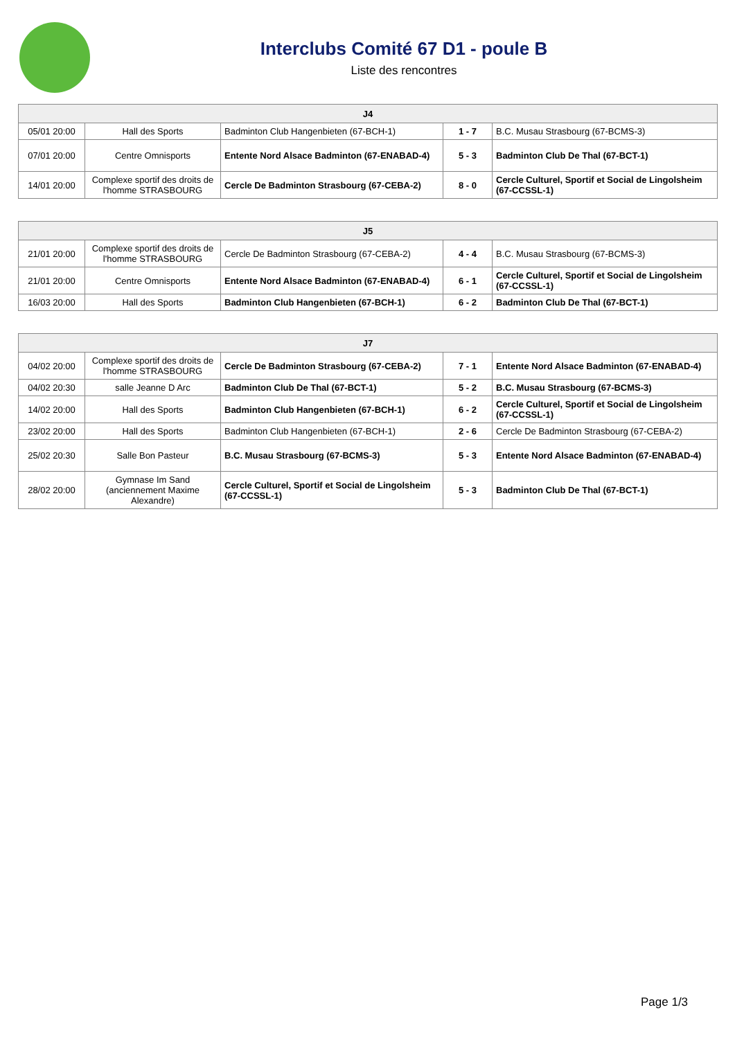Interclubs Comité 67 D1 - poule B
Liste des rencontres
| J4 | | | | |
| --- | --- | --- | --- | --- |
| 05/01 20:00 | Hall des Sports | Badminton Club Hangenbieten (67-BCH-1) | 1 - 7 | B.C. Musau Strasbourg (67-BCMS-3) |
| 07/01 20:00 | Centre Omnisports | Entente Nord Alsace Badminton (67-ENABAD-4) | 5 - 3 | Badminton Club De Thal (67-BCT-1) |
| 14/01 20:00 | Complexe sportif des droits de l'homme STRASBOURG | Cercle De Badminton Strasbourg (67-CEBA-2) | 8 - 0 | Cercle Culturel, Sportif et Social de Lingolsheim (67-CCSSL-1) |
| J5 | | | | |
| --- | --- | --- | --- | --- |
| 21/01 20:00 | Complexe sportif des droits de l'homme STRASBOURG | Cercle De Badminton Strasbourg (67-CEBA-2) | 4 - 4 | B.C. Musau Strasbourg (67-BCMS-3) |
| 21/01 20:00 | Centre Omnisports | Entente Nord Alsace Badminton (67-ENABAD-4) | 6 - 1 | Cercle Culturel, Sportif et Social de Lingolsheim (67-CCSSL-1) |
| 16/03 20:00 | Hall des Sports | Badminton Club Hangenbieten (67-BCH-1) | 6 - 2 | Badminton Club De Thal (67-BCT-1) |
| J7 | | | | |
| --- | --- | --- | --- | --- |
| 04/02 20:00 | Complexe sportif des droits de l'homme STRASBOURG | Cercle De Badminton Strasbourg (67-CEBA-2) | 7 - 1 | Entente Nord Alsace Badminton (67-ENABAD-4) |
| 04/02 20:30 | salle Jeanne D Arc | Badminton Club De Thal (67-BCT-1) | 5 - 2 | B.C. Musau Strasbourg (67-BCMS-3) |
| 14/02 20:00 | Hall des Sports | Badminton Club Hangenbieten (67-BCH-1) | 6 - 2 | Cercle Culturel, Sportif et Social de Lingolsheim (67-CCSSL-1) |
| 23/02 20:00 | Hall des Sports | Badminton Club Hangenbieten (67-BCH-1) | 2 - 6 | Cercle De Badminton Strasbourg (67-CEBA-2) |
| 25/02 20:30 | Salle Bon Pasteur | B.C. Musau Strasbourg (67-BCMS-3) | 5 - 3 | Entente Nord Alsace Badminton (67-ENABAD-4) |
| 28/02 20:00 | Gymnase Im Sand (anciennement Maxime Alexandre) | Cercle Culturel, Sportif et Social de Lingolsheim (67-CCSSL-1) | 5 - 3 | Badminton Club De Thal (67-BCT-1) |
Page 1/3